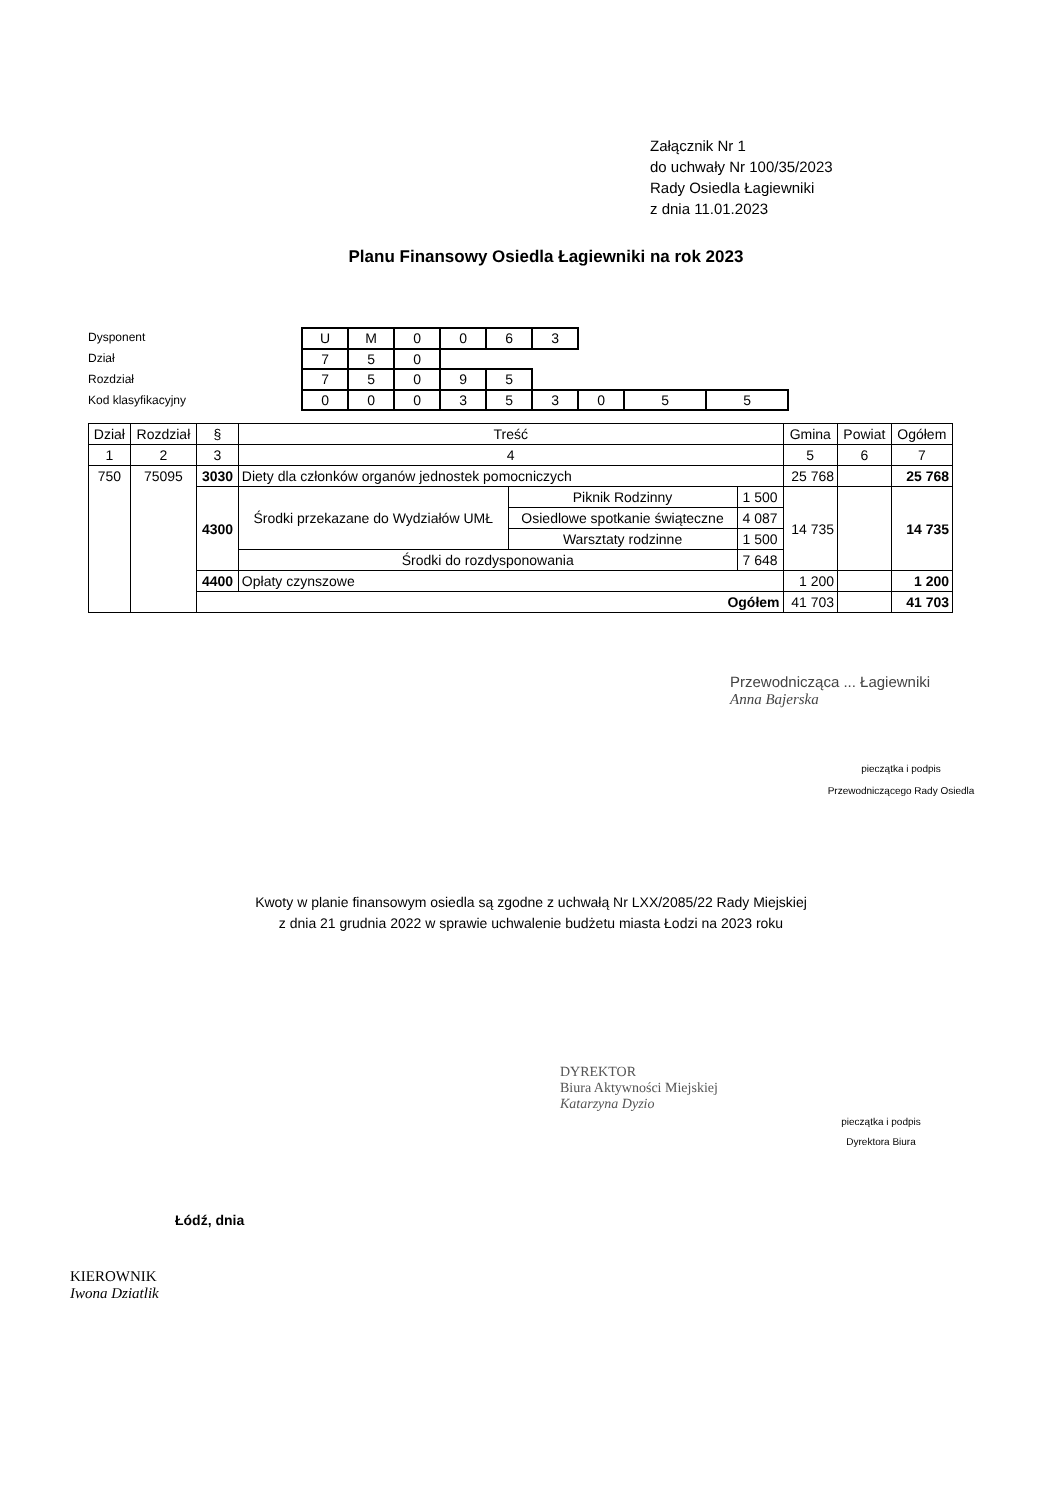Załącznik Nr 1
do uchwały Nr 100/35/2023
Rady Osiedla Łagiewniki
z dnia 11.01.2023
Planu Finansowy Osiedla Łagiewniki na rok 2023
Dysponent
Dział
Rozdział
Kod klasyfikacyjny
| U | M | 0 | 0 | 6 | 3 | | | |
| 7 | 5 | 0 | | | | | | |
| 7 | 5 | 0 | 9 | 5 | | | | |
| 0 | 0 | 0 | 3 | 5 | 3 | 0 | 5 | 5 |
| Dział | Rozdział | § | Treść | | | Gmina | Powiat | Ogółem |
| --- | --- | --- | --- | --- | --- | --- | --- | --- |
| 1 | 2 | 3 | 4 | | | 5 | 6 | 7 |
| 750 | 75095 | 3030 | Diety dla członków organów jednostek pomocniczych | | | 25 768 | | 25 768 |
| | | 4300 | Środki przekazane do Wydziałów UMŁ | Piknik Rodzinny | 1 500 | 14 735 | | 14 735 |
| | | | | Osiedlowe spotkanie świąteczne | 4 087 | | | |
| | | | | Warsztaty rodzinne | 1 500 | | | |
| | | | Środki do rozdysponowania | | 7 648 | | | |
| | | 4400 | Opłaty czynszowe | | | 1 200 | | 1 200 |
| | | Ogółem | | | | 41 703 | | 41 703 |
Przewodnicząca ... Łagiewniki
Anna Bajerska
pieczątka i podpis
Przewodniczącego Rady Osiedla
Kwoty w planie finansowym osiedla są zgodne z uchwałą Nr LXX/2085/22 Rady Miejskiej
z dnia 21 grudnia 2022 w sprawie uchwalenie budżetu miasta Łodzi na 2023 roku
DYREKTOR
Biura Aktywności Miejskiej
Katarzyna Dyzio
pieczątka i podpis
Dyrektora Biura
Łódź, dnia
KIEROWNIK
Iwona Dziatlik